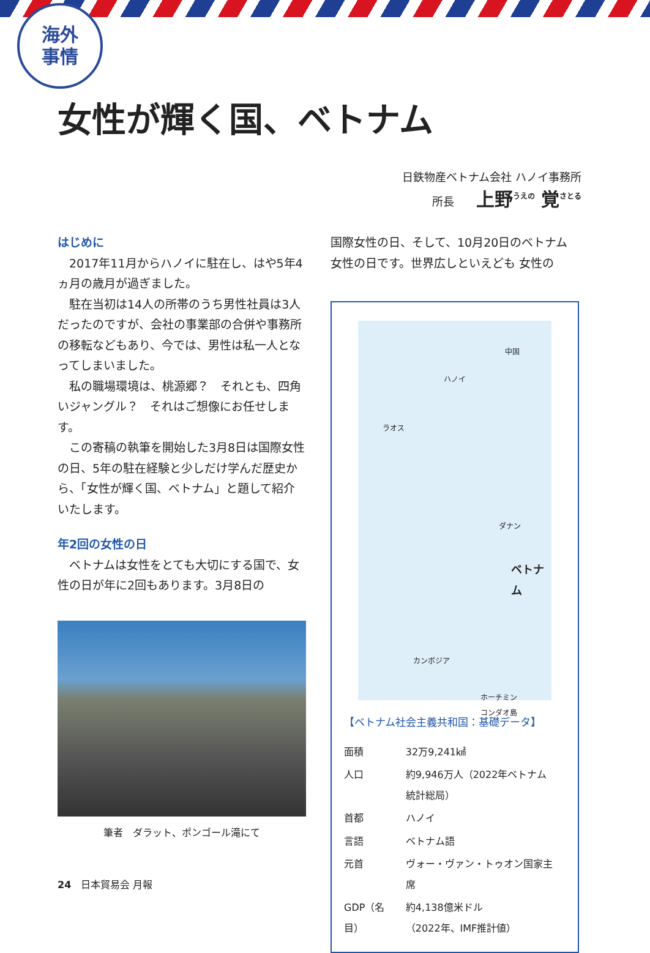海外
事情
女性が輝く国、ベトナム
日鉄物産ベトナム会社 ハノイ事務所
所長 上野<sup>うえの</sup> 覚<sup>さとる</sup>
はじめに
2017年11月からハノイに駐在し、はや5年4ヵ月の歳月が過ぎました。
駐在当初は14人の所帯のうち男性社員は3人だったのですが、会社の事業部の合併や事務所の移転などもあり、今では、男性は私一人となってしまいました。
私の職場環境は、桃源郷？　それとも、四角いジャングル？　それはご想像にお任せします。
この寄稿の執筆を開始した3月8日は国際女性の日、5年の駐在経験と少しだけ学んだ歴史から、「女性が輝く国、ベトナム」と題して紹介いたします。
年2回の女性の日
ベトナムは女性をとても大切にする国で、女性の日が年に2回もあります。3月8日の
筆者　ダラット、ポンゴール滝にて
国際女性の日、そして、10月20日のベトナム女性の日です。世界広しといえども 女性の
中国
ハノイ
ラオス
ダナン
ベトナム
カンボジア
ホーチミン
コンダオ島
【ベトナム社会主義共和国：基礎データ】
| 面積 | 32万9,241㎢ |
| 人口 | 約9,946万人（2022年ベトナム統計総局） |
| 首都 | ハノイ |
| 言語 | ベトナム語 |
| 元首 | ヴォー・ヴァン・トゥオン国家主席 |
| GDP（名目） | 約4,138億米ドル （2022年、IMF推計値） |
24　日本貿易会 月報